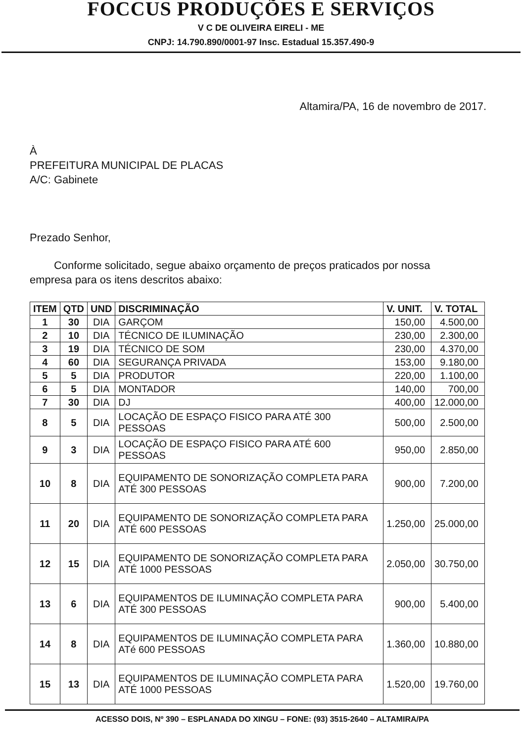FOCCUS PRODUÇÕES E SERVIÇOS
V C DE OLIVEIRA EIRELI - ME
CNPJ: 14.790.890/0001-97 Insc. Estadual 15.357.490-9
Altamira/PA, 16 de novembro de 2017.
À
PREFEITURA MUNICIPAL DE PLACAS
A/C: Gabinete
Prezado Senhor,
Conforme solicitado, segue abaixo orçamento de preços praticados por nossa empresa para os itens descritos abaixo:
| ITEM | QTD | UND | DISCRIMINAÇÃO | V. UNIT. | V. TOTAL |
| --- | --- | --- | --- | --- | --- |
| 1 | 30 | DIA | GARÇOM | 150,00 | 4.500,00 |
| 2 | 10 | DIA | TÉCNICO DE ILUMINAÇÃO | 230,00 | 2.300,00 |
| 3 | 19 | DIA | TÉCNICO DE SOM | 230,00 | 4.370,00 |
| 4 | 60 | DIA | SEGURANÇA PRIVADA | 153,00 | 9.180,00 |
| 5 | 5 | DIA | PRODUTOR | 220,00 | 1.100,00 |
| 6 | 5 | DIA | MONTADOR | 140,00 | 700,00 |
| 7 | 30 | DIA | DJ | 400,00 | 12.000,00 |
| 8 | 5 | DIA | LOCAÇÃO DE ESPAÇO FISICO PARA ATÉ 300 PESSOAS | 500,00 | 2.500,00 |
| 9 | 3 | DIA | LOCAÇÃO DE ESPAÇO FISICO PARA ATÉ 600 PESSOAS | 950,00 | 2.850,00 |
| 10 | 8 | DIA | EQUIPAMENTO DE SONORIZAÇÃO COMPLETA PARA ATÉ 300 PESSOAS | 900,00 | 7.200,00 |
| 11 | 20 | DIA | EQUIPAMENTO DE SONORIZAÇÃO COMPLETA PARA ATÉ 600 PESSOAS | 1.250,00 | 25.000,00 |
| 12 | 15 | DIA | EQUIPAMENTO DE SONORIZAÇÃO COMPLETA PARA ATÉ 1000 PESSOAS | 2.050,00 | 30.750,00 |
| 13 | 6 | DIA | EQUIPAMENTOS DE ILUMINAÇÃO COMPLETA PARA ATÉ 300 PESSOAS | 900,00 | 5.400,00 |
| 14 | 8 | DIA | EQUIPAMENTOS DE ILUMINAÇÃO COMPLETA PARA ATé 600 PESSOAS | 1.360,00 | 10.880,00 |
| 15 | 13 | DIA | EQUIPAMENTOS DE ILUMINAÇÃO COMPLETA PARA ATÉ 1000 PESSOAS | 1.520,00 | 19.760,00 |
ACESSO DOIS, Nº 390 – ESPLANADA DO XINGU – FONE: (93) 3515-2640 – ALTAMIRA/PA